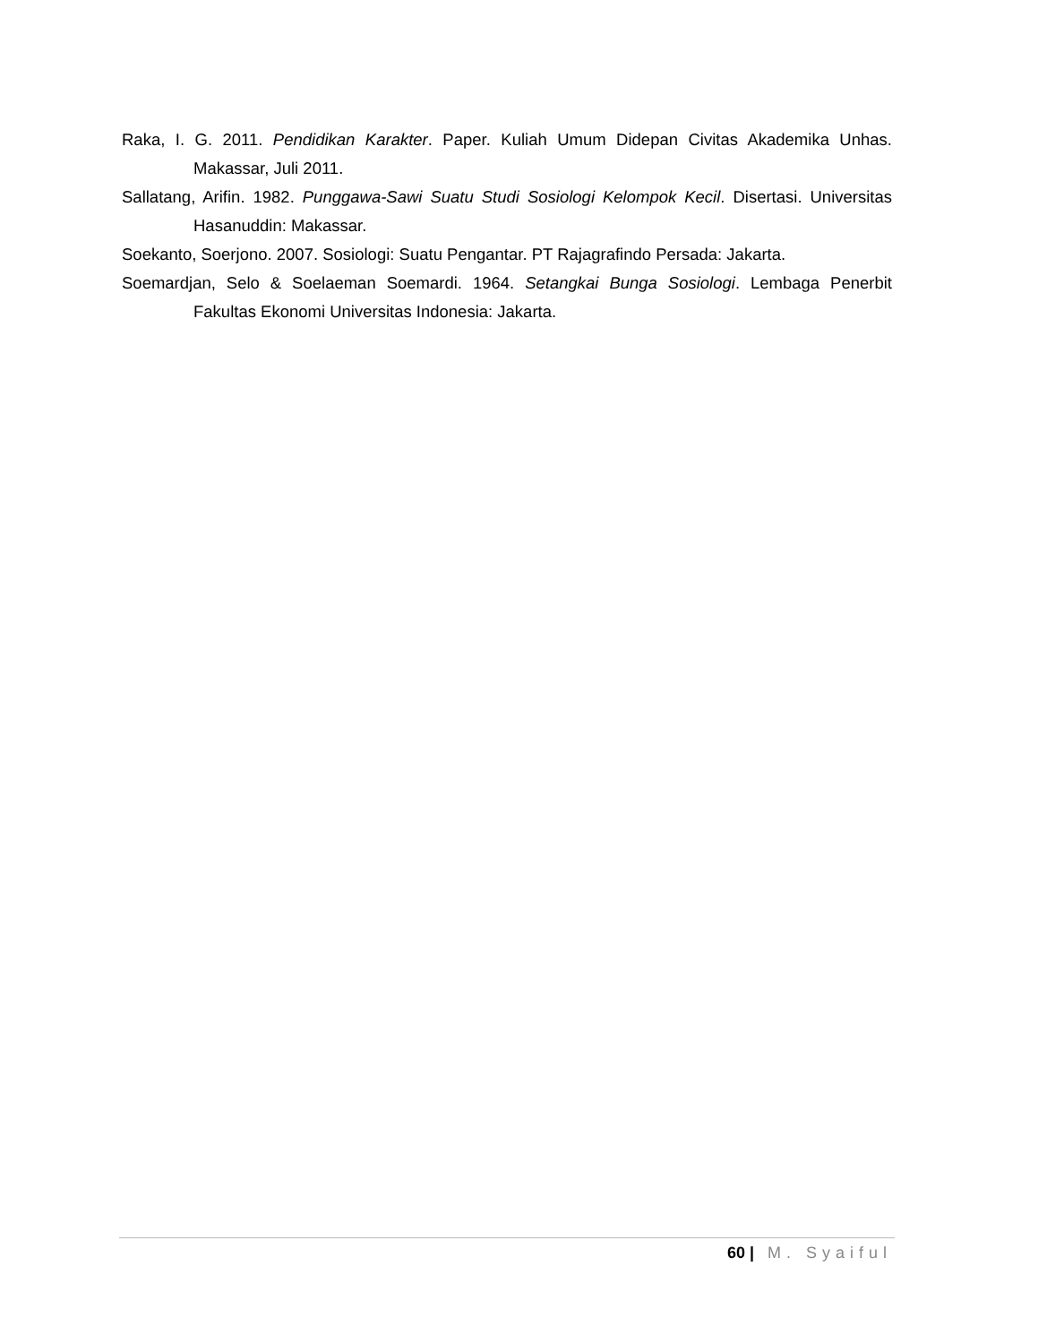Raka, I. G. 2011. Pendidikan Karakter. Paper. Kuliah Umum Didepan Civitas Akademika Unhas. Makassar, Juli 2011.
Sallatang, Arifin. 1982. Punggawa-Sawi Suatu Studi Sosiologi Kelompok Kecil. Disertasi. Universitas Hasanuddin: Makassar.
Soekanto, Soerjono. 2007. Sosiologi: Suatu Pengantar. PT Rajagrafindo Persada: Jakarta.
Soemardjan, Selo & Soelaeman Soemardi. 1964. Setangkai Bunga Sosiologi. Lembaga Penerbit Fakultas Ekonomi Universitas Indonesia: Jakarta.
60 | M. Syaiful